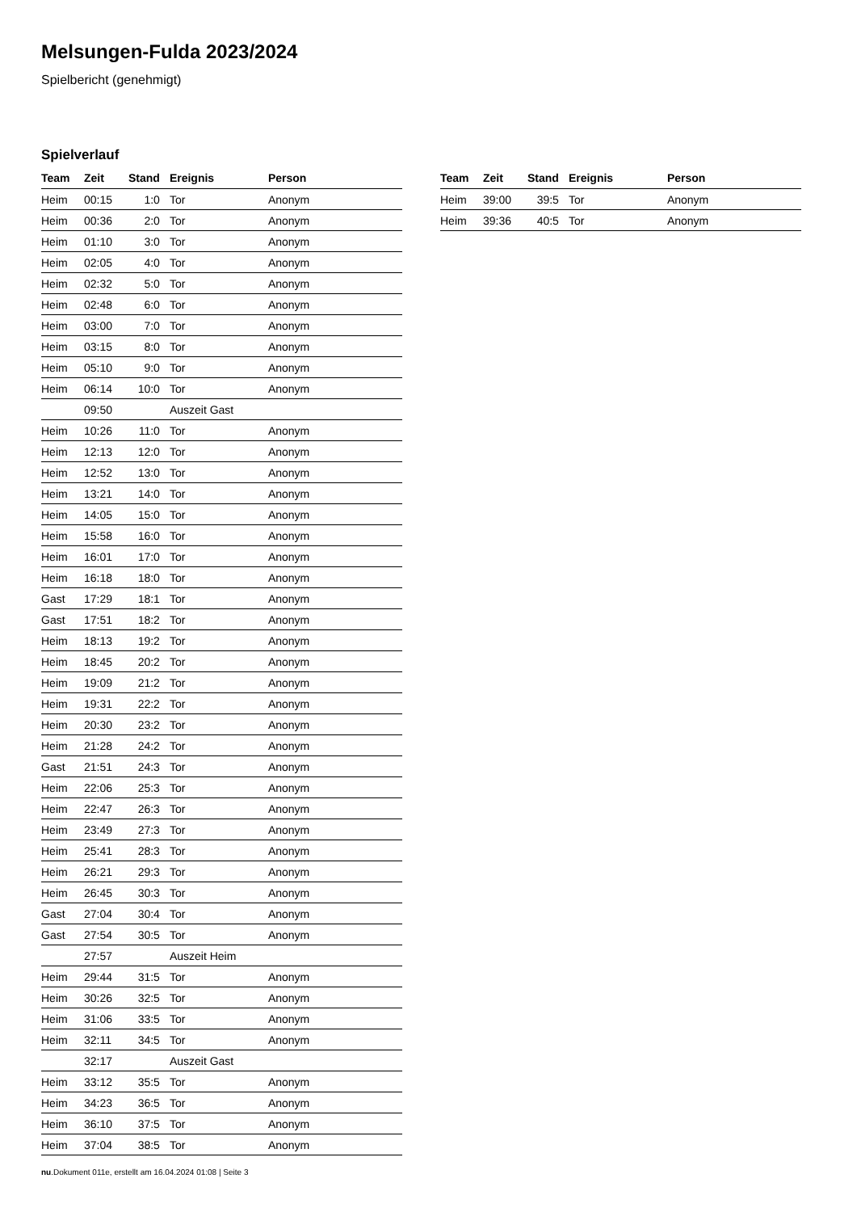Melsungen-Fulda 2023/2024
Spielbericht (genehmigt)
Spielverlauf
| Team | Zeit | Stand | Ereignis | Person |
| --- | --- | --- | --- | --- |
| Heim | 00:15 | 1:0 | Tor | Anonym |
| Heim | 00:36 | 2:0 | Tor | Anonym |
| Heim | 01:10 | 3:0 | Tor | Anonym |
| Heim | 02:05 | 4:0 | Tor | Anonym |
| Heim | 02:32 | 5:0 | Tor | Anonym |
| Heim | 02:48 | 6:0 | Tor | Anonym |
| Heim | 03:00 | 7:0 | Tor | Anonym |
| Heim | 03:15 | 8:0 | Tor | Anonym |
| Heim | 05:10 | 9:0 | Tor | Anonym |
| Heim | 06:14 | 10:0 | Tor | Anonym |
| | 09:50 | | Auszeit Gast | |
| Heim | 10:26 | 11:0 | Tor | Anonym |
| Heim | 12:13 | 12:0 | Tor | Anonym |
| Heim | 12:52 | 13:0 | Tor | Anonym |
| Heim | 13:21 | 14:0 | Tor | Anonym |
| Heim | 14:05 | 15:0 | Tor | Anonym |
| Heim | 15:58 | 16:0 | Tor | Anonym |
| Heim | 16:01 | 17:0 | Tor | Anonym |
| Heim | 16:18 | 18:0 | Tor | Anonym |
| Gast | 17:29 | 18:1 | Tor | Anonym |
| Gast | 17:51 | 18:2 | Tor | Anonym |
| Heim | 18:13 | 19:2 | Tor | Anonym |
| Heim | 18:45 | 20:2 | Tor | Anonym |
| Heim | 19:09 | 21:2 | Tor | Anonym |
| Heim | 19:31 | 22:2 | Tor | Anonym |
| Heim | 20:30 | 23:2 | Tor | Anonym |
| Heim | 21:28 | 24:2 | Tor | Anonym |
| Gast | 21:51 | 24:3 | Tor | Anonym |
| Heim | 22:06 | 25:3 | Tor | Anonym |
| Heim | 22:47 | 26:3 | Tor | Anonym |
| Heim | 23:49 | 27:3 | Tor | Anonym |
| Heim | 25:41 | 28:3 | Tor | Anonym |
| Heim | 26:21 | 29:3 | Tor | Anonym |
| Heim | 26:45 | 30:3 | Tor | Anonym |
| Gast | 27:04 | 30:4 | Tor | Anonym |
| Gast | 27:54 | 30:5 | Tor | Anonym |
| | 27:57 | | Auszeit Heim | |
| Heim | 29:44 | 31:5 | Tor | Anonym |
| Heim | 30:26 | 32:5 | Tor | Anonym |
| Heim | 31:06 | 33:5 | Tor | Anonym |
| Heim | 32:11 | 34:5 | Tor | Anonym |
| | 32:17 | | Auszeit Gast | |
| Heim | 33:12 | 35:5 | Tor | Anonym |
| Heim | 34:23 | 36:5 | Tor | Anonym |
| Heim | 36:10 | 37:5 | Tor | Anonym |
| Heim | 37:04 | 38:5 | Tor | Anonym |
| Team | Zeit | Stand | Ereignis | Person |
| --- | --- | --- | --- | --- |
| Heim | 39:00 | 39:5 | Tor | Anonym |
| Heim | 39:36 | 40:5 | Tor | Anonym |
nu.Dokument 011e, erstellt am 16.04.2024 01:08 | Seite 3